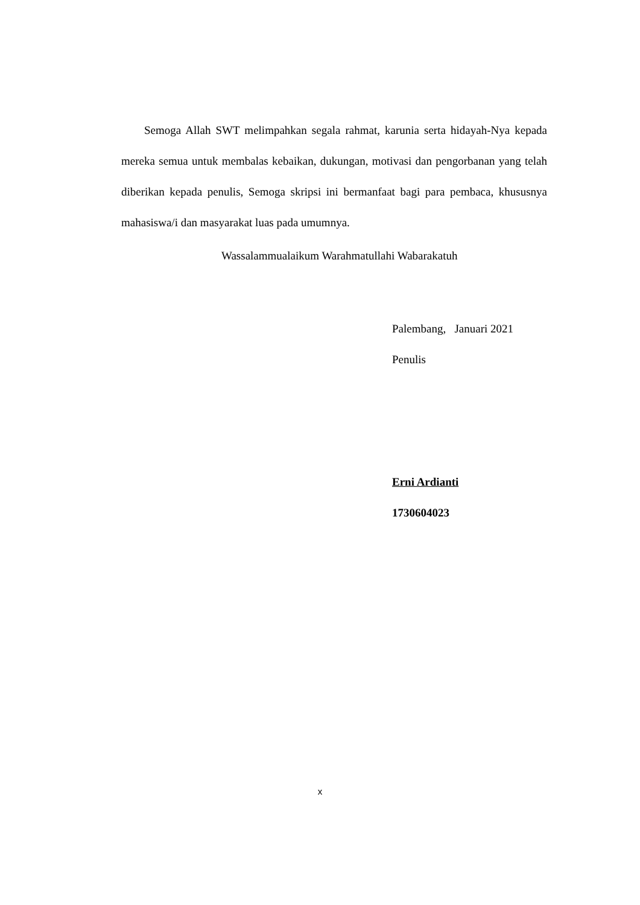Semoga Allah SWT melimpahkan segala rahmat, karunia serta hidayah-Nya kepada mereka semua untuk membalas kebaikan, dukungan, motivasi dan pengorbanan yang telah diberikan kepada penulis, Semoga skripsi ini bermanfaat bagi para pembaca, khususnya mahasiswa/i dan masyarakat luas pada umumnya.
Wassalammualaikum Warahmatullahi Wabarakatuh
Palembang, Januari 2021
Penulis
Erni Ardianti
1730604023
x